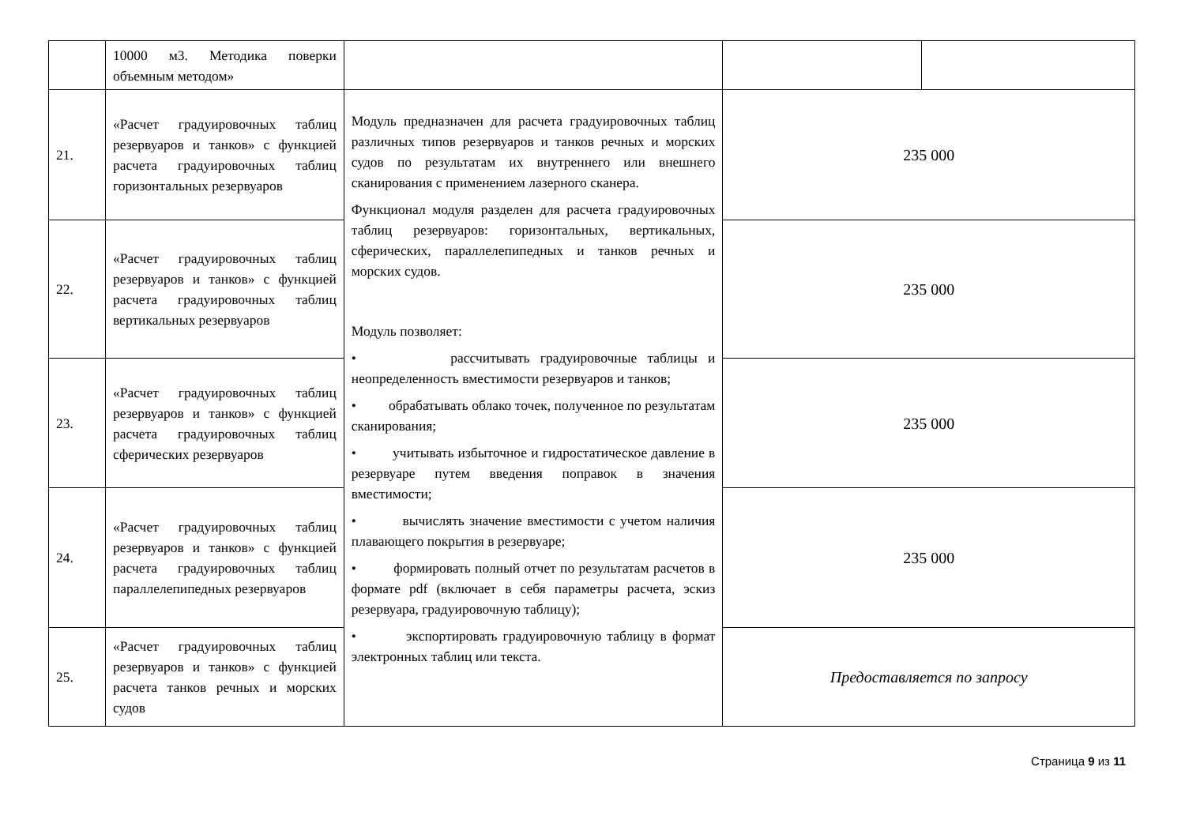| | 10000 м3. Методика поверки объемным методом» | | | |
| 21. | «Расчет градуировочных таблиц резервуаров и танков» с функцией расчета градуировочных таблиц горизонтальных резервуаров | Модуль предназначен для расчета градуировочных таблиц различных типов резервуаров и танков речных и морских судов по результатам их внутреннего или внешнего сканирования с применением лазерного сканера. Функционал модуля разделен для расчета градуировочных таблиц резервуаров: горизонтальных, вертикальных, сферических, параллелепипедных и танков речных и морских судов. Модуль позволяет: • рассчитывать градуировочные таблицы и неопределенность вместимости резервуаров и танков; • обрабатывать облако точек, полученное по результатам сканирования; • учитывать избыточное и гидростатическое давление в резервуаре путем введения поправок в значения вместимости; • вычислять значение вместимости с учетом наличия плавающего покрытия в резервуаре; • формировать полный отчет по результатам расчетов в формате pdf (включает в себя параметры расчета, эскиз резервуара, градуировочную таблицу); • экспортировать градуировочную таблицу в формат электронных таблиц или текста. | 235 000 | |
| 22. | «Расчет градуировочных таблиц резервуаров и танков» с функцией расчета градуировочных таблиц вертикальных резервуаров | | 235 000 | |
| 23. | «Расчет градуировочных таблиц резервуаров и танков» с функцией расчета градуировочных таблиц сферических резервуаров | | 235 000 | |
| 24. | «Расчет градуировочных таблиц резервуаров и танков» с функцией расчета градуировочных таблиц параллелепипедных резервуаров | | 235 000 | |
| 25. | «Расчет градуировочных таблиц резервуаров и танков» с функцией расчета танков речных и морских судов | | Предоставляется по запросу | |
Страница 9 из 11